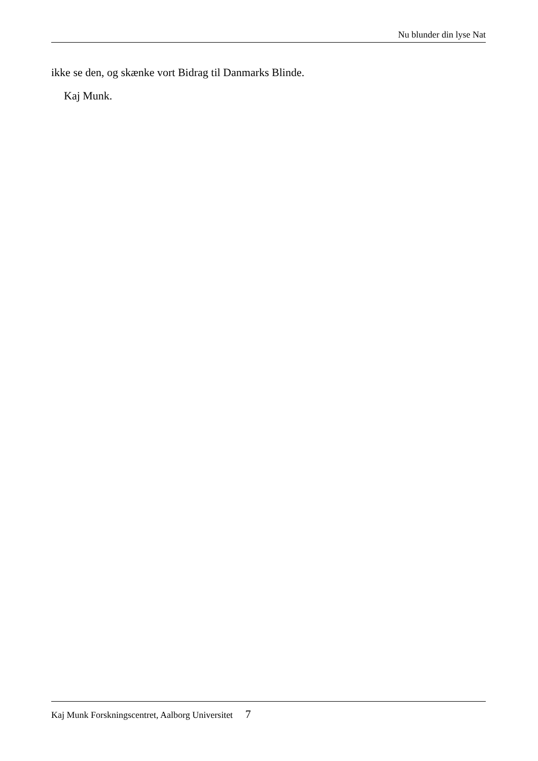Nu blunder din lyse Nat
ikke se den, og skænke vort Bidrag til Danmarks Blinde.
Kaj Munk.
Kaj Munk Forskningscentret, Aalborg Universitet 7